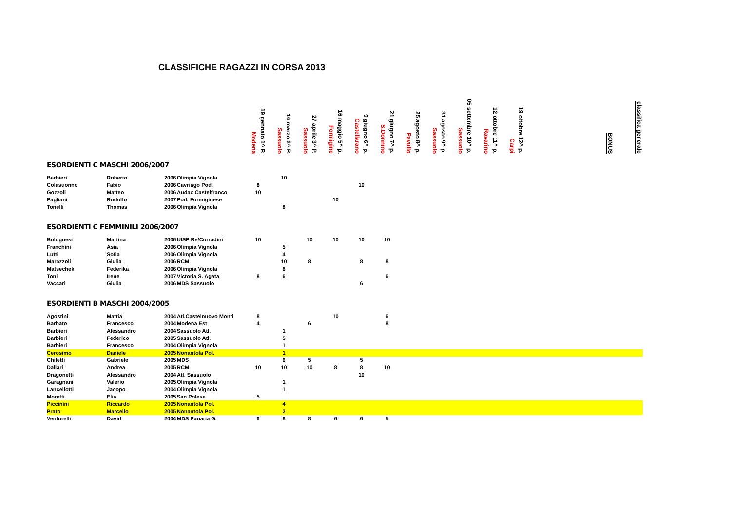CLASSIFICHE RAGAZZI IN CORSA 2013
| | | | | Modena 19 gennaio 1^ P. | Sassuolo 16 marzo 2^ P. | Sassuolo 27 aprile 3^ P. | Formigine 16 maggio 5^ p. | Castellarano 9 giugno 6^ p. | S.Donnino 21 giugno 7^ p. | Pavullo 25 agosto 8^ p. | Sassuolo 31 agosto 9^ p. | Sassuolo 05 settembre 10^ p. | Ravarino 12 ottobre 11^ p. | Carpi 19 ottobre 12^ p. | | BONUS | classifica generale |
| --- | --- | --- | --- | --- | --- | --- | --- | --- | --- | --- | --- | --- | --- | --- | --- | --- | --- |
| ESORDIENTI C MASCHI 2006/2007 | | | | | | | | | | | | | | | | | |
| Barbieri | Roberto | 2006 | Olimpia Vignola | | 10 | | | | | | | | | | | | |
| Colasuonno | Fabio | 2006 | Cavriago Pod. | 8 | | | | 10 | | | | | | | | | |
| Gozzoli | Matteo | 2006 | Audax Castelfranco | 10 | | | | | | | | | | | | | |
| Pagliani | Rodolfo | 2007 | Pod. Formiginese | | | | 10 | | | | | | | | | | |
| Tonelli | Thomas | 2006 | Olimpia Vignola | | 8 | | | | | | | | | | | | |
| ESORDIENTI C FEMMINILI 2006/2007 | | | | | | | | | | | | | | | | | |
| Bolognesi | Martina | 2006 | UISP Re/Corradini | 10 | | 10 | 10 | 10 | 10 | | | | | | | | |
| Franchini | Asia | 2006 | Olimpia Vignola | | 5 | | | | | | | | | | | | |
| Lutti | Sofia | 2006 | Olimpia Vignola | | 4 | | | | | | | | | | | | |
| Marazzoli | Giulia | 2006 | RCM | | 10 | 8 | | 8 | 8 | | | | | | | | |
| Matsechek | Federika | 2006 | Olimpia Vignola | | 8 | | | | | | | | | | | | |
| Toni | Irene | 2007 | Victoria S. Agata | 8 | 6 | | | | 6 | | | | | | | | |
| Vaccari | Giulia | 2006 | MDS Sassuolo | | | | | 6 | | | | | | | | | |
| ESORDIENTI B MASCHI 2004/2005 | | | | | | | | | | | | | | | | | |
| Agostini | Mattia | 2004 | Atl.Castelnuovo Monti | 8 | | | 10 | | 6 | | | | | | | | |
| Barbato | Francesco | 2004 | Modena Est | 4 | | 6 | | | 8 | | | | | | | | |
| Barbieri | Alessandro | 2004 | Sassuolo Atl. | | 1 | | | | | | | | | | | | |
| Barbieri | Federico | 2005 | Sassuolo Atl. | | 5 | | | | | | | | | | | | |
| Barbieri | Francesco | 2004 | Olimpia Vignola | | 1 | | | | | | | | | | | | |
| Cerosimo | Daniele | 2005 | Nonantola Pol. | | 1 | | | | | | | | | | | | |
| Chiletti | Gabriele | 2005 | MDS | | 6 | 5 | | 5 | | | | | | | | | |
| Dallari | Andrea | 2005 | RCM | 10 | 10 | 10 | 8 | 8 | 10 | | | | | | | | |
| Dragonetti | Alessandro | 2004 | Atl. Sassuolo | | | | | 10 | | | | | | | | | |
| Garagnani | Valerio | 2005 | Olimpia Vignola | | 1 | | | | | | | | | | | | |
| Lancellotti | Jacopo | 2004 | Olimpia Vignola | | 1 | | | | | | | | | | | | |
| Moretti | Elia | 2005 | San Polese | 5 | | | | | | | | | | | | | |
| Piccinini | Riccardo | 2005 | Nonantola Pol. | | 4 | | | | | | | | | | | | |
| Prato | Marcello | 2005 | Nonantola Pol. | | 2 | | | | | | | | | | | | |
| Venturelli | David | 2004 | MDS Panaria G. | 6 | 8 | 8 | 6 | 6 | 5 | | | | | | | | |